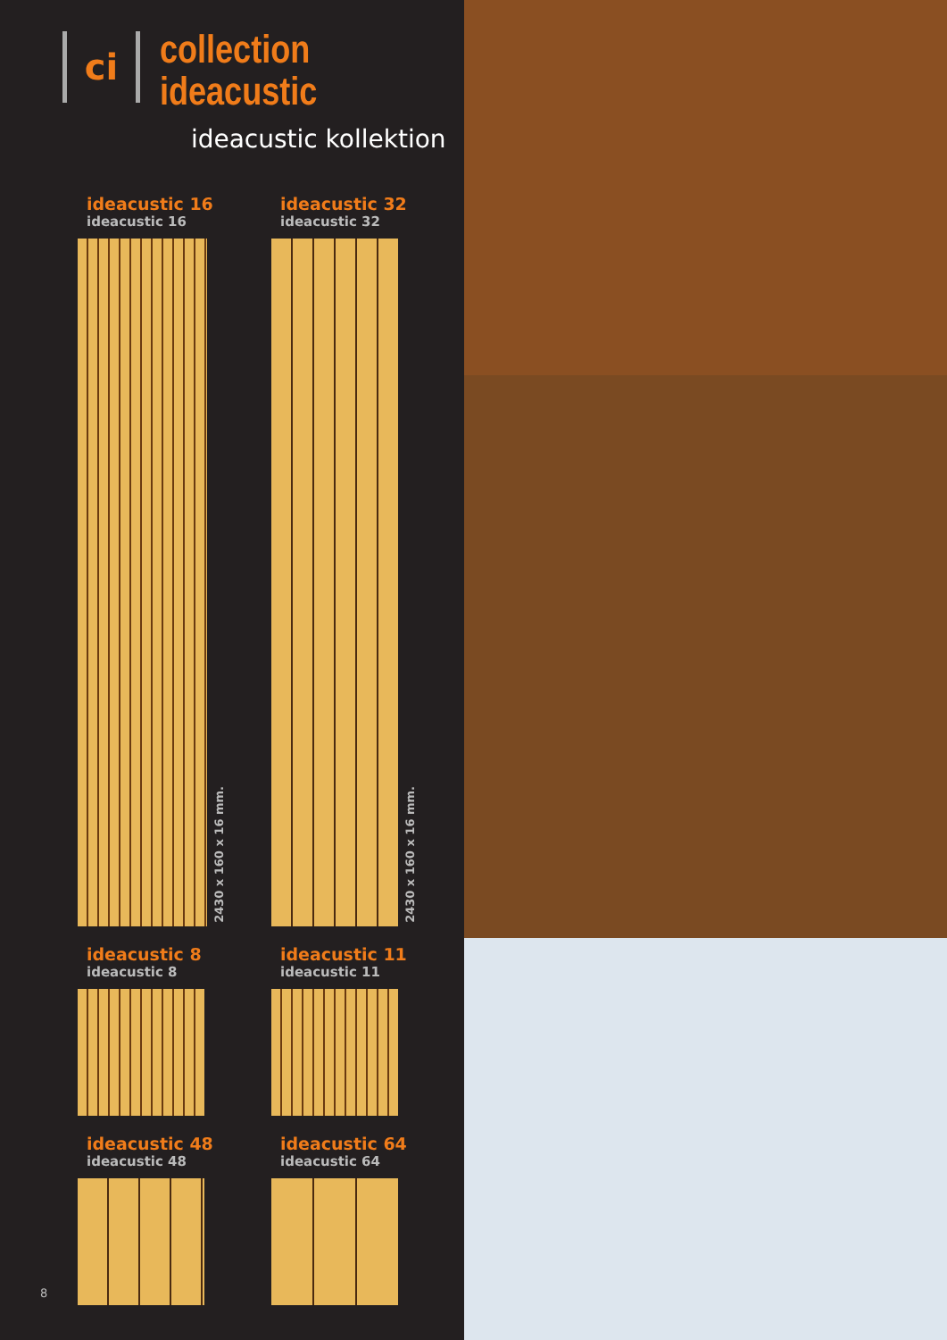ci
collection ideacustic
ideacustic kollektion
ideacustic 16
ideacustic 16
2430 x 160 x 16 mm.
ideacustic 32
ideacustic 32
2430 x 160 x 16 mm.
ideacustic 8
ideacustic 8
ideacustic 11
ideacustic 11
ideacustic 48
ideacustic 48
ideacustic 64
ideacustic 64
8